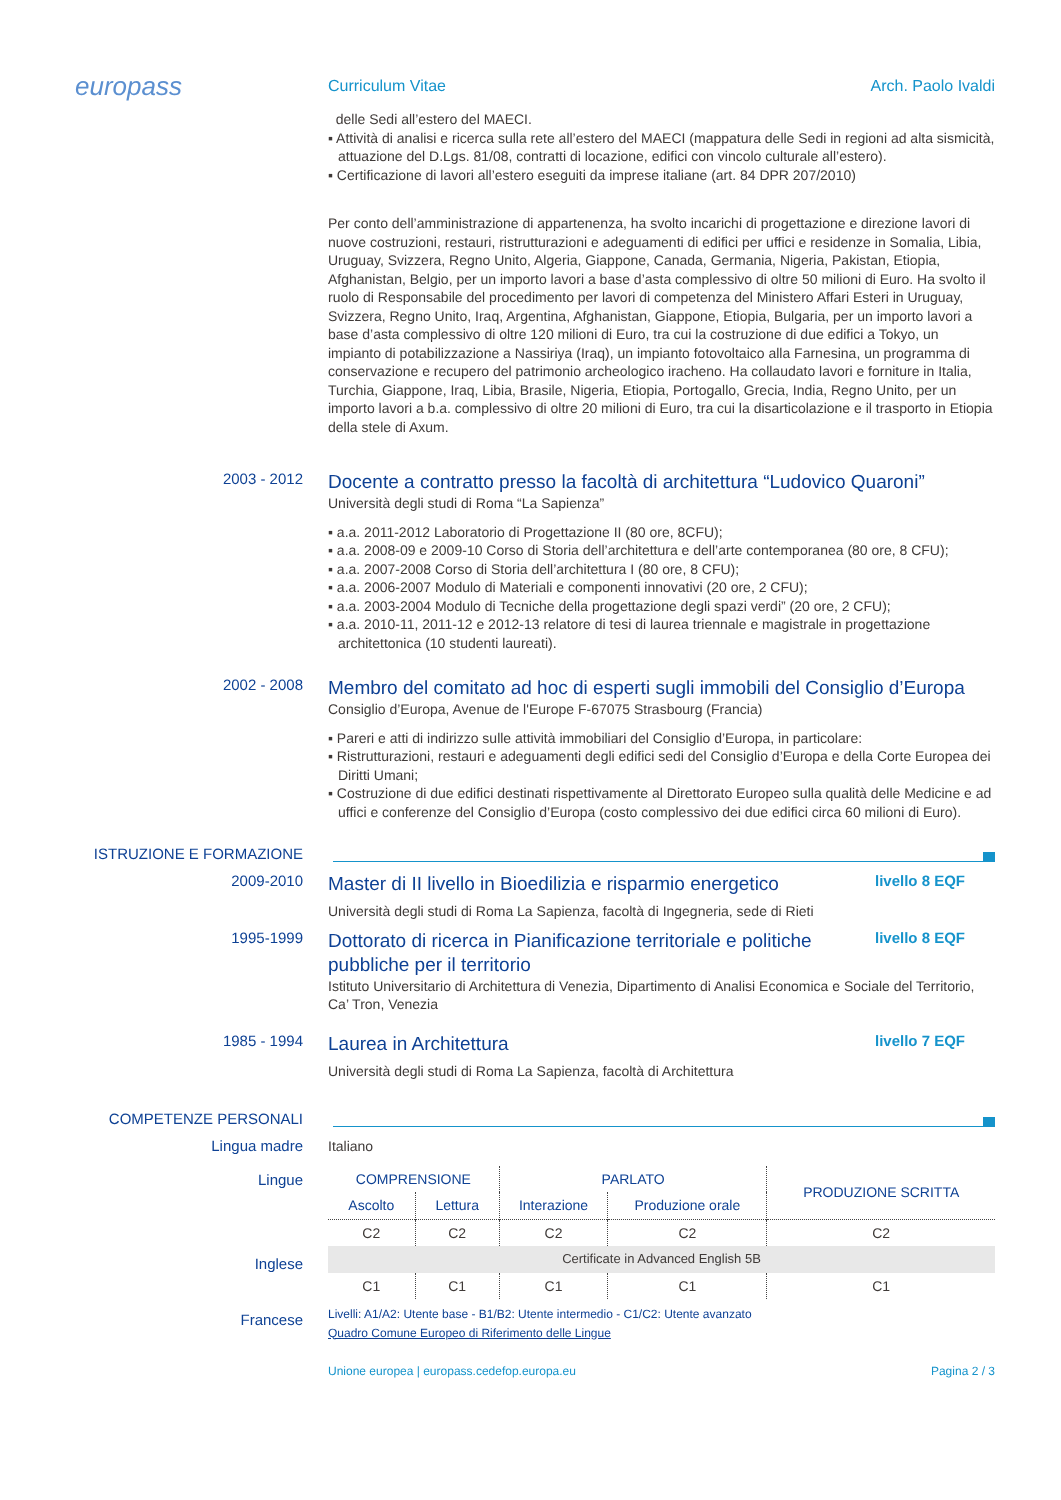europass
Curriculum Vitae Arch. Paolo Ivaldi
delle Sedi all’estero del MAECI.
▪ Attività di analisi e ricerca sulla rete all’estero del MAECI (mappatura delle Sedi in regioni ad alta sismicità, attuazione del D.Lgs. 81/08, contratti di locazione, edifici con vincolo culturale all’estero).
▪ Certificazione di lavori all’estero eseguiti da imprese italiane (art. 84 DPR 207/2010)
Per conto dell’amministrazione di appartenenza, ha svolto incarichi di progettazione e direzione lavori di nuove costruzioni, restauri, ristrutturazioni e adeguamenti di edifici per uffici e residenze in Somalia, Libia, Uruguay, Svizzera, Regno Unito, Algeria, Giappone, Canada, Germania, Nigeria, Pakistan, Etiopia, Afghanistan, Belgio, per un importo lavori a base d’asta complessivo di oltre 50 milioni di Euro. Ha svolto il ruolo di Responsabile del procedimento per lavori di competenza del Ministero Affari Esteri in Uruguay, Svizzera, Regno Unito, Iraq, Argentina, Afghanistan, Giappone, Etiopia, Bulgaria, per un importo lavori a base d’asta complessivo di oltre 120 milioni di Euro, tra cui la costruzione di due edifici a Tokyo, un impianto di potabilizzazione a Nassiriya (Iraq), un impianto fotovoltaico alla Farnesina, un programma di conservazione e recupero del patrimonio archeologico iracheno. Ha collaudato lavori e forniture in Italia, Turchia, Giappone, Iraq, Libia, Brasile, Nigeria, Etiopia, Portogallo, Grecia, India, Regno Unito, per un importo lavori a b.a. complessivo di oltre 20 milioni di Euro, tra cui la disarticolazione e il trasporto in Etiopia della stele di Axum.
2003 - 2012
Docente a contratto presso la facoltà di architettura “Ludovico Quaroni”
Università degli studi di Roma “La Sapienza”
▪ a.a. 2011-2012 Laboratorio di Progettazione II (80 ore, 8CFU);
▪ a.a. 2008-09 e 2009-10 Corso di Storia dell’architettura e dell’arte contemporanea (80 ore, 8 CFU);
▪ a.a. 2007-2008 Corso di Storia dell’architettura I (80 ore, 8 CFU);
▪ a.a. 2006-2007 Modulo di Materiali e componenti innovativi (20 ore, 2 CFU);
▪ a.a. 2003-2004 Modulo di Tecniche della progettazione degli spazi verdi” (20 ore, 2 CFU);
▪ a.a. 2010-11, 2011-12 e 2012-13 relatore di tesi di laurea triennale e magistrale in progettazione architettonica (10 studenti laureati).
2002 - 2008
Membro del comitato ad hoc di esperti sugli immobili del Consiglio d’Europa
Consiglio d’Europa, Avenue de l'Europe F-67075 Strasbourg (Francia)
▪ Pareri e atti di indirizzo sulle attività immobiliari del Consiglio d’Europa, in particolare:
▪ Ristrutturazioni, restauri e adeguamenti degli edifici sedi del Consiglio d’Europa e della Corte Europea dei Diritti Umani;
▪ Costruzione di due edifici destinati rispettivamente al Direttorato Europeo sulla qualità delle Medicine e ad uffici e conferenze del Consiglio d’Europa (costo complessivo dei due edifici circa 60 milioni di Euro).
ISTRUZIONE E FORMAZIONE
2009-2010
Master di II livello in Bioedilizia e risparmio energetico
livello 8 EQF
Università degli studi di Roma La Sapienza, facoltà di Ingegneria, sede di Rieti
1995-1999
Dottorato di ricerca in Pianificazione territoriale e politiche pubbliche per il territorio
livello 8 EQF
Istituto Universitario di Architettura di Venezia, Dipartimento di Analisi Economica e Sociale del Territorio, Ca’ Tron, Venezia
1985 - 1994
Laurea in Architettura
livello 7 EQF
Università degli studi di Roma La Sapienza, facoltà di Architettura
COMPETENZE PERSONALI
Lingua madre
Italiano
Lingue
Inglese
Francese
| COMPRENSIONE | | PARLATO | | PRODUZIONE SCRITTA |
| --- | --- | --- | --- | --- |
| Ascolto | Lettura | Interazione | Produzione orale | |
| C2 | C2 | C2 | C2 | C2 |
| Certificate in Advanced English 5B | | | | |
| C1 | C1 | C1 | C1 | C1 |
Livelli: A1/A2: Utente base - B1/B2: Utente intermedio - C1/C2: Utente avanzato
Quadro Comune Europeo di Riferimento delle Lingue
Unione europea | europass.cedefop.europa.eu Pagina 2 / 3